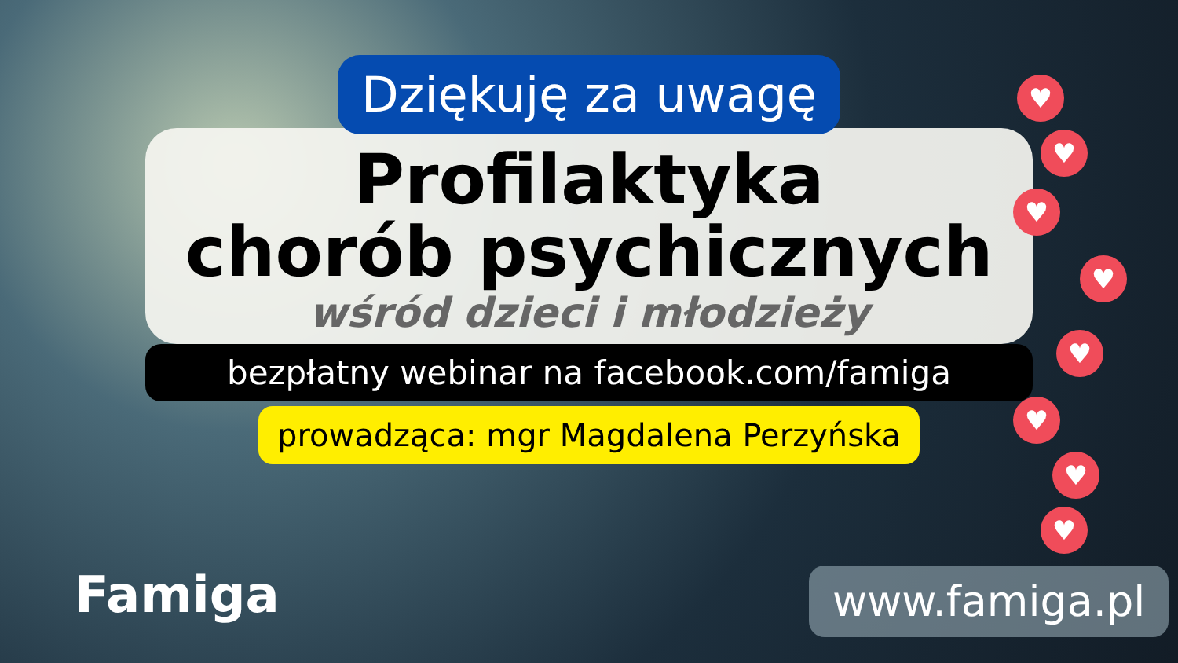Dziękuję za uwagę
Profilaktyka
chorób psychicznych
wśród dzieci i młodzieży
bezpłatny webinar na facebook.com/famiga
prowadząca: mgr Magdalena Perzyńska
♥
♥
♥
♥
♥
♥
♥
♥
Famiga www.famiga.pl